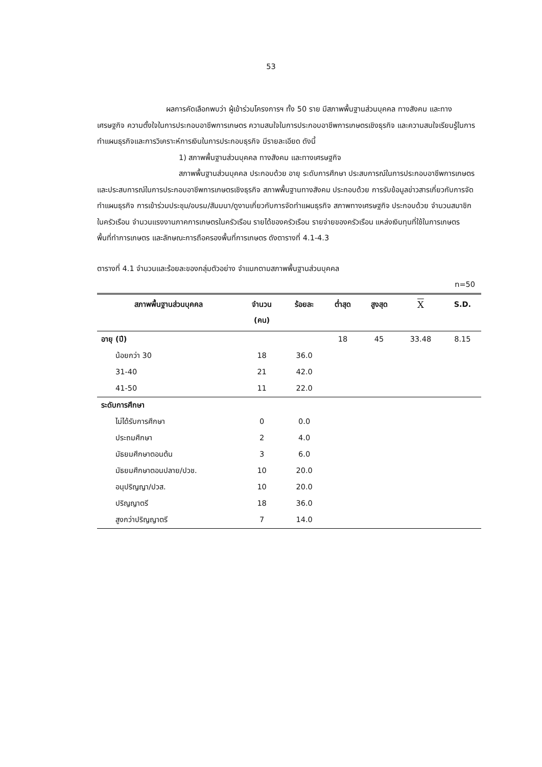53
ผลการคัดเลือกพบว่า ผู้เข้าร่วมโครงการฯ ทั้ง 50 ราย มีสภาพพื้นฐานส่วนบุคคล ทางสังคม และทางเศรษฐกิจ ความตั้งใจในการประกอบอาชีพการเกษตร ความสนใจในการประกอบอาชีพการเกษตรเชิงธุรกิจ และความสนใจเรียนรู้ในการทำแผนธุรกิจและการวิเคราะห์การเงินในการประกอบธุรกิจ มีรายละเอียด ดังนี้
1) สภาพพื้นฐานส่วนบุคคล ทางสังคม และทางเศรษฐกิจ
สภาพพื้นฐานส่วนบุคคล ประกอบด้วย อายุ ระดับการศึกษา ประสบการณ์ในการประกอบอาชีพการเกษตร และประสบการณ์ในการประกอบอาชีพการเกษตรเชิงธุรกิจ สภาพพื้นฐานทางสังคม ประกอบด้วย การรับข้อมูลข่าวสารเกี่ยวกับการจัดทำแผนธุรกิจ การเข้าร่วมประชุม/อบรม/สัมมนา/ดูงานเกี่ยวกับการจัดทำแผนธุรกิจ สภาพทางเศรษฐกิจ ประกอบด้วย จำนวนสมาชิกในครัวเรือน จำนวนแรงงานภาคการเกษตรในครัวเรือน รายได้ของครัวเรือน รายจ่ายของครัวเรือน แหล่งเงินทุนที่ใช้ในการเกษตร พื้นที่ทำการเกษตร และลักษณะการถือครองพื้นที่การเกษตร ดังตารางที่ 4.1-4.3
ตารางที่ 4.1 จำนวนและร้อยละของกลุ่มตัวอย่าง จำแนกตามสภาพพื้นฐานส่วนบุคคล
n=50
| สภาพพื้นฐานส่วนบุคคล | จำนวน (คน) | ร้อยละ | ต่ำสุด | สูงสุด | X | S.D. |
| --- | --- | --- | --- | --- | --- | --- |
| อายุ (ปี) | | | 18 | 45 | 33.48 | 8.15 |
| น้อยกว่า 30 | 18 | 36.0 | | | | |
| 31-40 | 21 | 42.0 | | | | |
| 41-50 | 11 | 22.0 | | | | |
| ระดับการศึกษา | | | | | | |
| ไม่ได้รับการศึกษา | 0 | 0.0 | | | | |
| ประถมศึกษา | 2 | 4.0 | | | | |
| มัธยมศึกษาตอนต้น | 3 | 6.0 | | | | |
| มัธยมศึกษาตอนปลาย/ปวช. | 10 | 20.0 | | | | |
| อนุปริญญา/ปวส. | 10 | 20.0 | | | | |
| ปริญญาตรี | 18 | 36.0 | | | | |
| สูงกว่าปริญญาตรี | 7 | 14.0 | | | | |